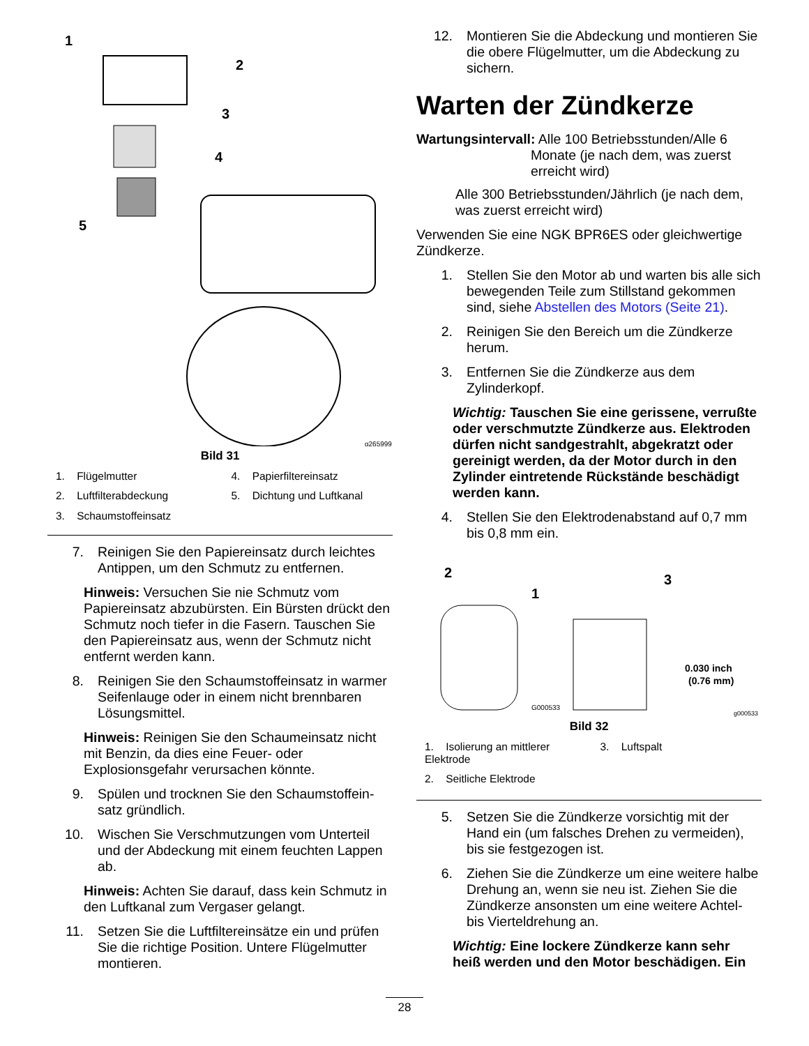1
2
3
4
5
g265999
Bild 31
1. Flügelmutter
4. Papierfiltereinsatz
2. Luftfilterabdeckung
5. Dichtung und Luftkanal
3. Schaumstoffeinsatz
7. Reinigen Sie den Papiereinsatz durch leichtes Antippen, um den Schmutz zu entfernen.
Hinweis: Versuchen Sie nie Schmutz vom Papiereinsatz abzubürsten. Ein Bürsten drückt den Schmutz noch tiefer in die Fasern. Tauschen Sie den Papiereinsatz aus, wenn der Schmutz nicht entfernt werden kann.
8. Reinigen Sie den Schaumstoffeinsatz in warmer Seifenlauge oder in einem nicht brennbaren Lösungsmittel.
Hinweis: Reinigen Sie den Schaumeinsatz nicht mit Benzin, da dies eine Feuer- oder Explosionsgefahr verursachen könnte.
9. Spülen und trocknen Sie den Schaumstoffein-satz gründlich.
10. Wischen Sie Verschmutzungen vom Unterteil und der Abdeckung mit einem feuchten Lappen ab.
Hinweis: Achten Sie darauf, dass kein Schmutz in den Luftkanal zum Vergaser gelangt.
11. Setzen Sie die Luftfiltereinsätze ein und prüfen Sie die richtige Position. Untere Flügelmutter montieren.
12. Montieren Sie die Abdeckung und montieren Sie die obere Flügelmutter, um die Abdeckung zu sichern.
Warten der Zündkerze
Wartungsintervall: Alle 100 Betriebsstunden/Alle 6
Monate (je nach dem, was zuerst
erreicht wird)
Alle 300 Betriebsstunden/Jährlich (je nach dem, was zuerst erreicht wird)
Verwenden Sie eine NGK BPR6ES oder gleichwertige Zündkerze.
1. Stellen Sie den Motor ab und warten bis alle sich bewegenden Teile zum Stillstand gekommen sind, siehe Abstellen des Motors (Seite 21).
2. Reinigen Sie den Bereich um die Zündkerze herum.
3. Entfernen Sie die Zündkerze aus dem Zylinderkopf.
Wichtig: Tauschen Sie eine gerissene, verrußte oder verschmutzte Zündkerze aus. Elektroden dürfen nicht sandgestrahlt, abgekratzt oder gereinigt werden, da der Motor durch in den Zylinder eintretende Rückstände beschädigt werden kann.
4. Stellen Sie den Elektrodenabstand auf 0,7 mm bis 0,8 mm ein.
2
1
3
0.030 inch
(0.76 mm)
G000533
g000533
Bild 32
1. Isolierung an mittlerer Elektrode
3. Luftspalt
2. Seitliche Elektrode
5. Setzen Sie die Zündkerze vorsichtig mit der Hand ein (um falsches Drehen zu vermeiden), bis sie festgezogen ist.
6. Ziehen Sie die Zündkerze um eine weitere halbe Drehung an, wenn sie neu ist. Ziehen Sie die Zündkerze ansonsten um eine weitere Achtel- bis Vierteldrehung an.
Wichtig: Eine lockere Zündkerze kann sehr heiß werden und den Motor beschädigen. Ein
28